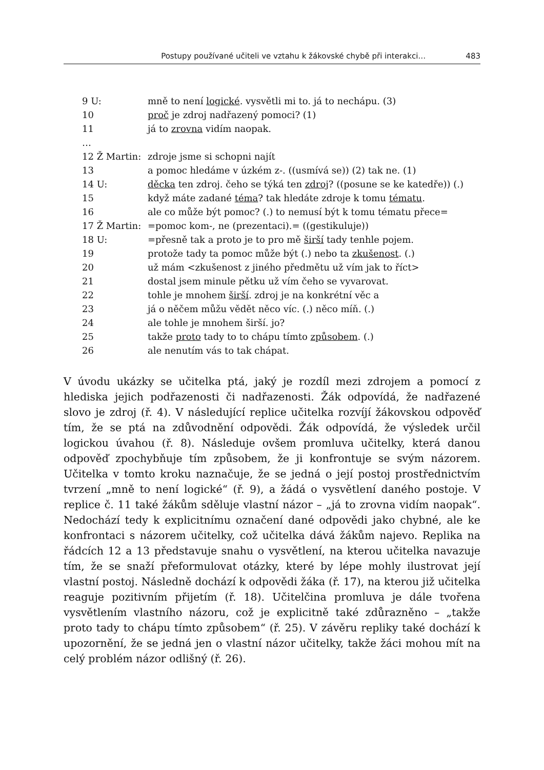Postupy používané učiteli ve vztahu k žákovské chybě při interakci… 483
9 U: mně to není logické. vysvětli mi to. já to nechápu. (3)
10 proč je zdroj nadřazený pomoci? (1)
11 já to zrovna vidím naopak.
…
12 Ž Martin: zdroje jsme si schopni najít
13 a pomoc hledáme v úzkém z-. ((usmívá se)) (2) tak ne. (1)
14 U: děcka ten zdroj. čeho se týká ten zdroj? ((posune se ke katedře)) (.)
15 když máte zadané téma? tak hledáte zdroje k tomu tématu.
16 ale co může být pomoc? (.) to nemusí být k tomu tématu přece=
17 Ž Martin: =pomoc kom-, ne (prezentaci).= ((gestikuluje))
18 U: =přesně tak a proto je to pro mě širší tady tenhle pojem.
19 protože tady ta pomoc může být (.) nebo ta zkušenost. (.)
20 už mám <zkušenost z jiného předmětu už vím jak to říct>
21 dostal jsem minule pětku už vím čeho se vyvarovat.
22 tohle je mnohem širší. zdroj je na konkrétní věc a
23 já o něčem můžu vědět něco víc. (.) něco míň. (.)
24 ale tohle je mnohem širší. jo?
25 takže proto tady to to chápu tímto způsobem. (.)
26 ale nenutím vás to tak chápat.
V úvodu ukázky se učitelka ptá, jaký je rozdíl mezi zdrojem a pomocí z hlediska jejich podřazenosti či nadřazenosti. Žák odpovídá, že nadřazené slovo je zdroj (ř. 4). V následující replice učitelka rozvíjí žákovskou odpověď tím, že se ptá na zdůvodnění odpovědi. Žák odpovídá, že výsledek určil logickou úvahou (ř. 8). Následuje ovšem promluva učitelky, která danou odpověď zpochybňuje tím způsobem, že ji konfrontuje se svým názorem. Učitelka v tomto kroku naznačuje, že se jedná o její postoj prostřednictvím tvrzení „mně to není logické“ (ř. 9), a žádá o vysvětlení daného postoje. V replice č. 11 také žákům sděluje vlastní názor – „já to zrovna vidím naopak“. Nedochází tedy k explicitnímu označení dané odpovědi jako chybné, ale ke konfrontaci s názorem učitelky, což učitelka dává žákům najevo. Replika na řádcích 12 a 13 představuje snahu o vysvětlení, na kterou učitelka navazuje tím, že se snaží přeformulovat otázky, které by lépe mohly ilustrovat její vlastní postoj. Následně dochází k odpovědi žáka (ř. 17), na kterou již učitelka reaguje pozitivním přijetím (ř. 18). Učitelčina promluva je dále tvořena vysvětlením vlastního názoru, což je explicitně také zdůrazněno – „takže proto tady to chápu tímto způsobem“ (ř. 25). V závěru repliky také dochází k upozornění, že se jedná jen o vlastní názor učitelky, takže žáci mohou mít na celý problém názor odlišný (ř. 26).